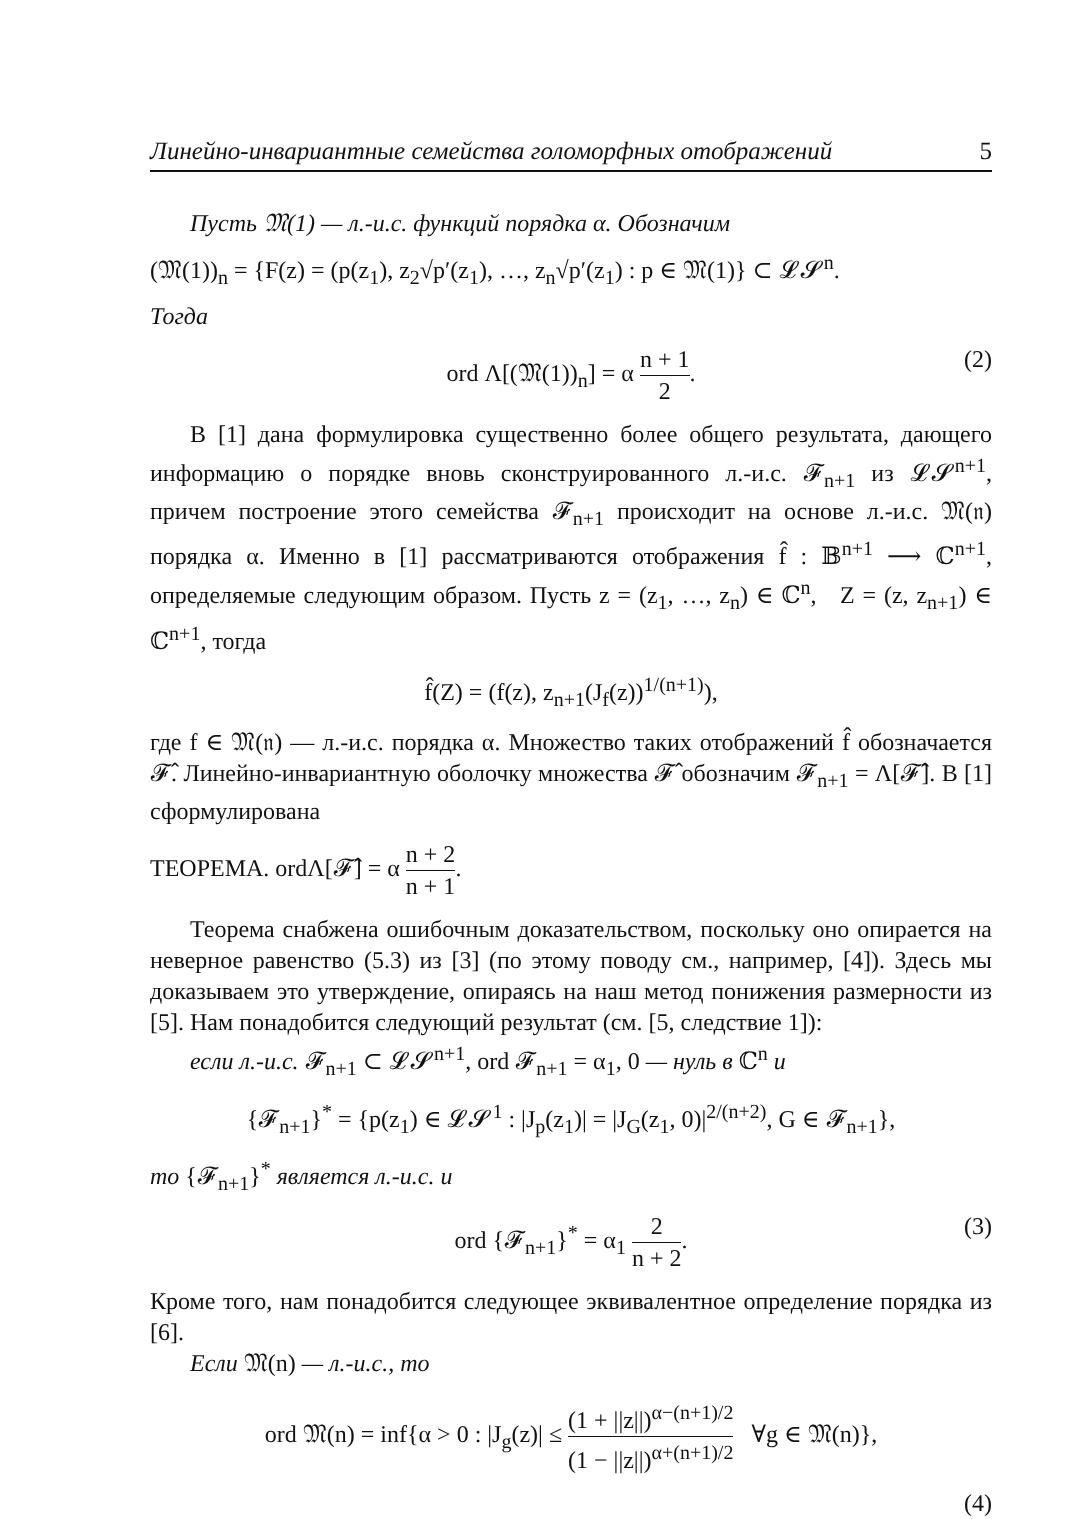Линейно-инвариантные семейства голоморфных отображений 5
Пусть 𝔐(1) — л.-и.с. функций порядка α. Обозначим
(𝔐(1))<sub>n</sub> = {F(z) = (p(z<sub>1</sub>), z<sub>2</sub>√p′(z<sub>1</sub>), …, z<sub>n</sub>√p′(z<sub>1</sub>) : p ∈ 𝔐(1)} ⊂ 𝓛𝓢<sup>n</sup>.
Тогда
ord Λ[(𝔐(1))<sub>n</sub>] = α n + 1 2. (2)
В [1] дана формулировка существенно более общего результата, дающего информацию о порядке вновь сконструированного л.-и.с. 𝓕<sub>n+1</sub> из 𝓛𝓢<sup>n+1</sup>, причем построение этого семейства 𝓕<sub>n+1</sub> происходит на основе л.-и.с. 𝔐(𝔫) порядка α. Именно в [1] рассматриваются отображения f̂ : 𝔹<sup>n+1</sup> ⟶ ℂ<sup>n+1</sup>, определяемые следующим образом. Пусть z = (z<sub>1</sub>, …, z<sub>n</sub>) ∈ ℂ<sup>n</sup>, Z = (z, z<sub>n+1</sub>) ∈ ℂ<sup>n+1</sup>, тогда
f̂(Z) = (f(z), z<sub>n+1</sub>(J<sub>f</sub>(z))<sup>1/(n+1)</sup>),
где f ∈ 𝔐(𝔫) — л.-и.с. порядка α. Множество таких отображений f̂ обозначается 𝓕̂. Линейно-инвариантную оболочку множества 𝓕̂ обозначим 𝓕<sub>n+1</sub> = Λ[𝓕̂]. В [1] сформулирована
ТЕОРЕМА. ordΛ[𝓕̂] = α n + 2 n + 1.
Теорема снабжена ошибочным доказательством, поскольку оно опирается на неверное равенство (5.3) из [3] (по этому поводу см., например, [4]). Здесь мы доказываем это утверждение, опираясь на наш метод понижения размерности из [5]. Нам понадобится следующий результат (см. [5, следствие 1]):
если л.-и.с. 𝓕<sub>n+1</sub> ⊂ 𝓛𝓢<sup>n+1</sup>, ord 𝓕<sub>n+1</sub> = α<sub>1</sub>, 0 — нуль в ℂ<sup>n</sup> и
{𝓕<sub>n+1</sub>}<sup>*</sup> = {p(z<sub>1</sub>) ∈ 𝓛𝓢<sup>1</sup> : |J<sub>p</sub>(z<sub>1</sub>)| = |J<sub>G</sub>(z<sub>1</sub>, 0)|<sup>2/(n+2)</sup>, G ∈ 𝓕<sub>n+1</sub>},
то {𝓕<sub>n+1</sub>}<sup>*</sup> является л.-и.с. и
ord {𝓕<sub>n+1</sub>}<sup>*</sup> = α<sub>1</sub> 2 n + 2. (3)
Кроме того, нам понадобится следующее эквивалентное определение порядка из [6].
Если 𝔐(n) — л.-и.с., то
ord 𝔐(n) = inf{α > 0 : |J<sub>g</sub>(z)| ≤ (1 + ||z||)<sup>α−(n+1)/2</sup> (1 − ||z||)<sup>α+(n+1)/2</sup> ∀g ∈ 𝔐(n)},
(4)